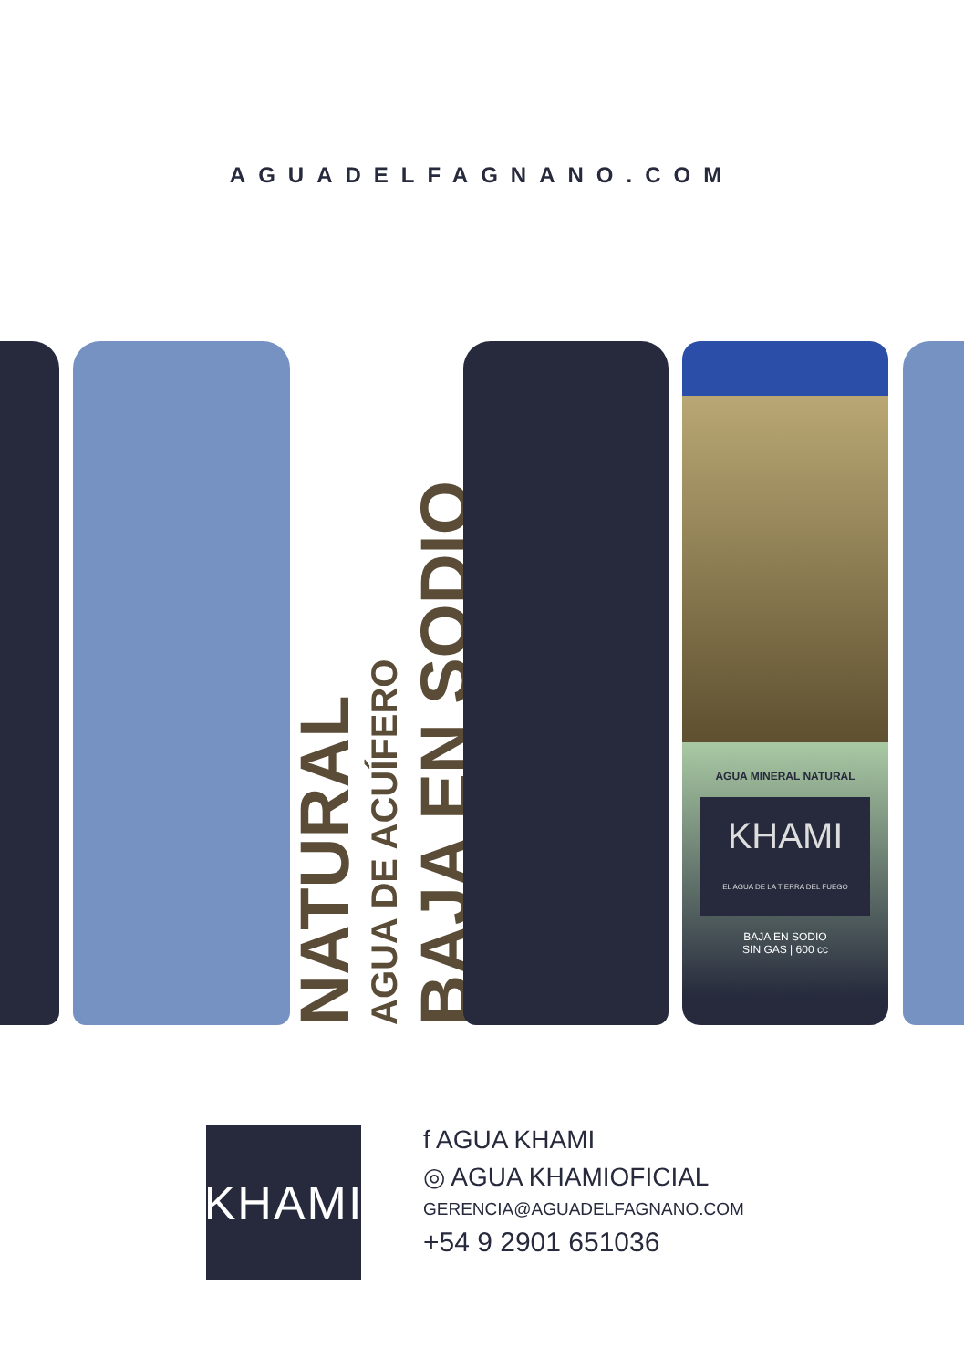AGUADELFAGNANO.COM
NATURAL
AGUA DE ACUÍFERO
BAJA EN SODIO
AGUA MINERAL NATURAL
KHAMI
EL AGUA DE LA TIERRA DEL FUEGO
BAJA EN SODIO
SIN GAS | 600 cc
KHAMI
f AGUA KHAMI
◎ AGUA KHAMIOFICIAL
GERENCIA@AGUADELFAGNANO.COM
+54 9 2901 651036